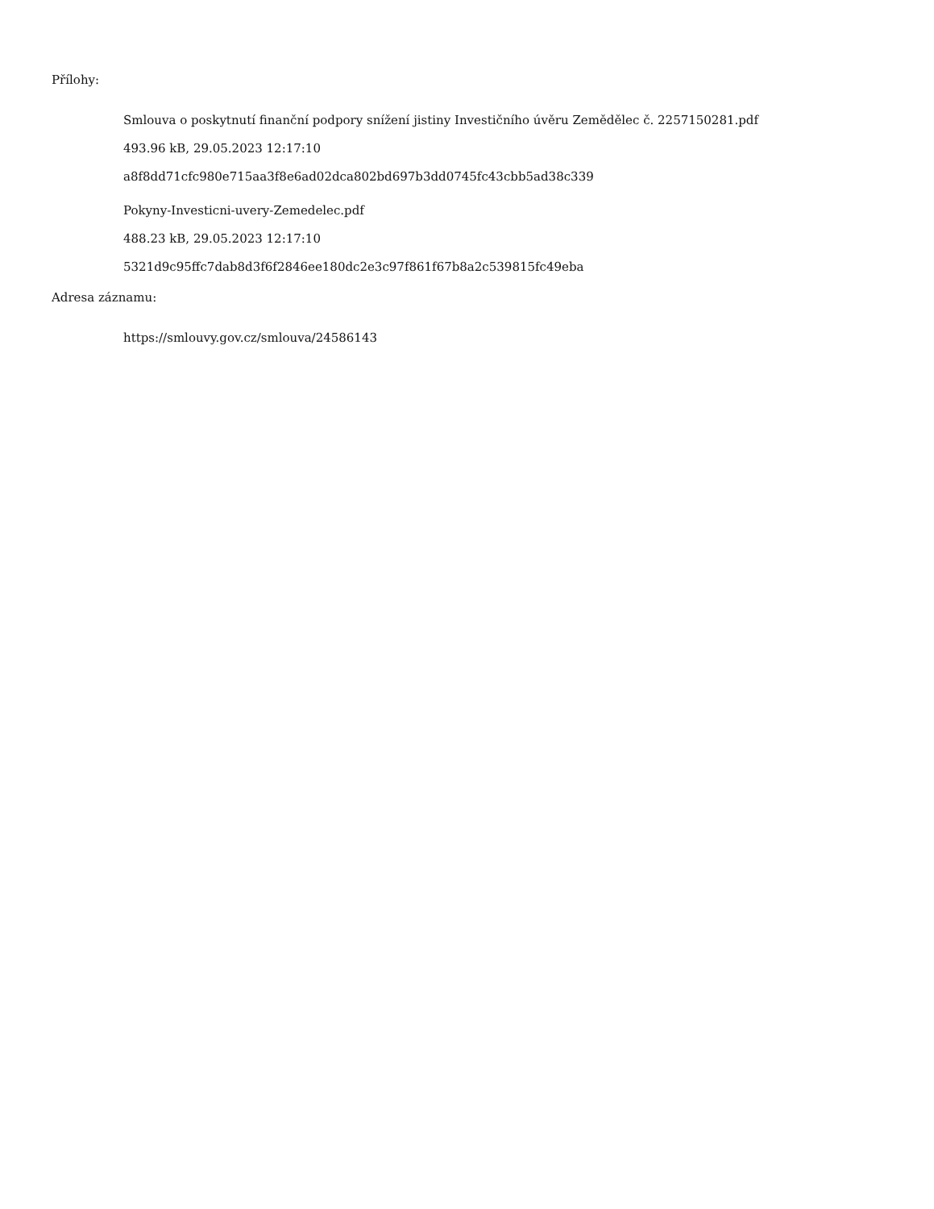Přílohy:
Smlouva o poskytnutí finanční podpory snížení jistiny Investičního úvěru Zemědělec č. 2257150281.pdf
493.96 kB, 29.05.2023 12:17:10
a8f8dd71cfc980e715aa3f8e6ad02dca802bd697b3dd0745fc43cbb5ad38c339
Pokyny-Investicni-uvery-Zemedelec.pdf
488.23 kB, 29.05.2023 12:17:10
5321d9c95ffc7dab8d3f6f2846ee180dc2e3c97f861f67b8a2c539815fc49eba
Adresa záznamu:
https://smlouvy.gov.cz/smlouva/24586143